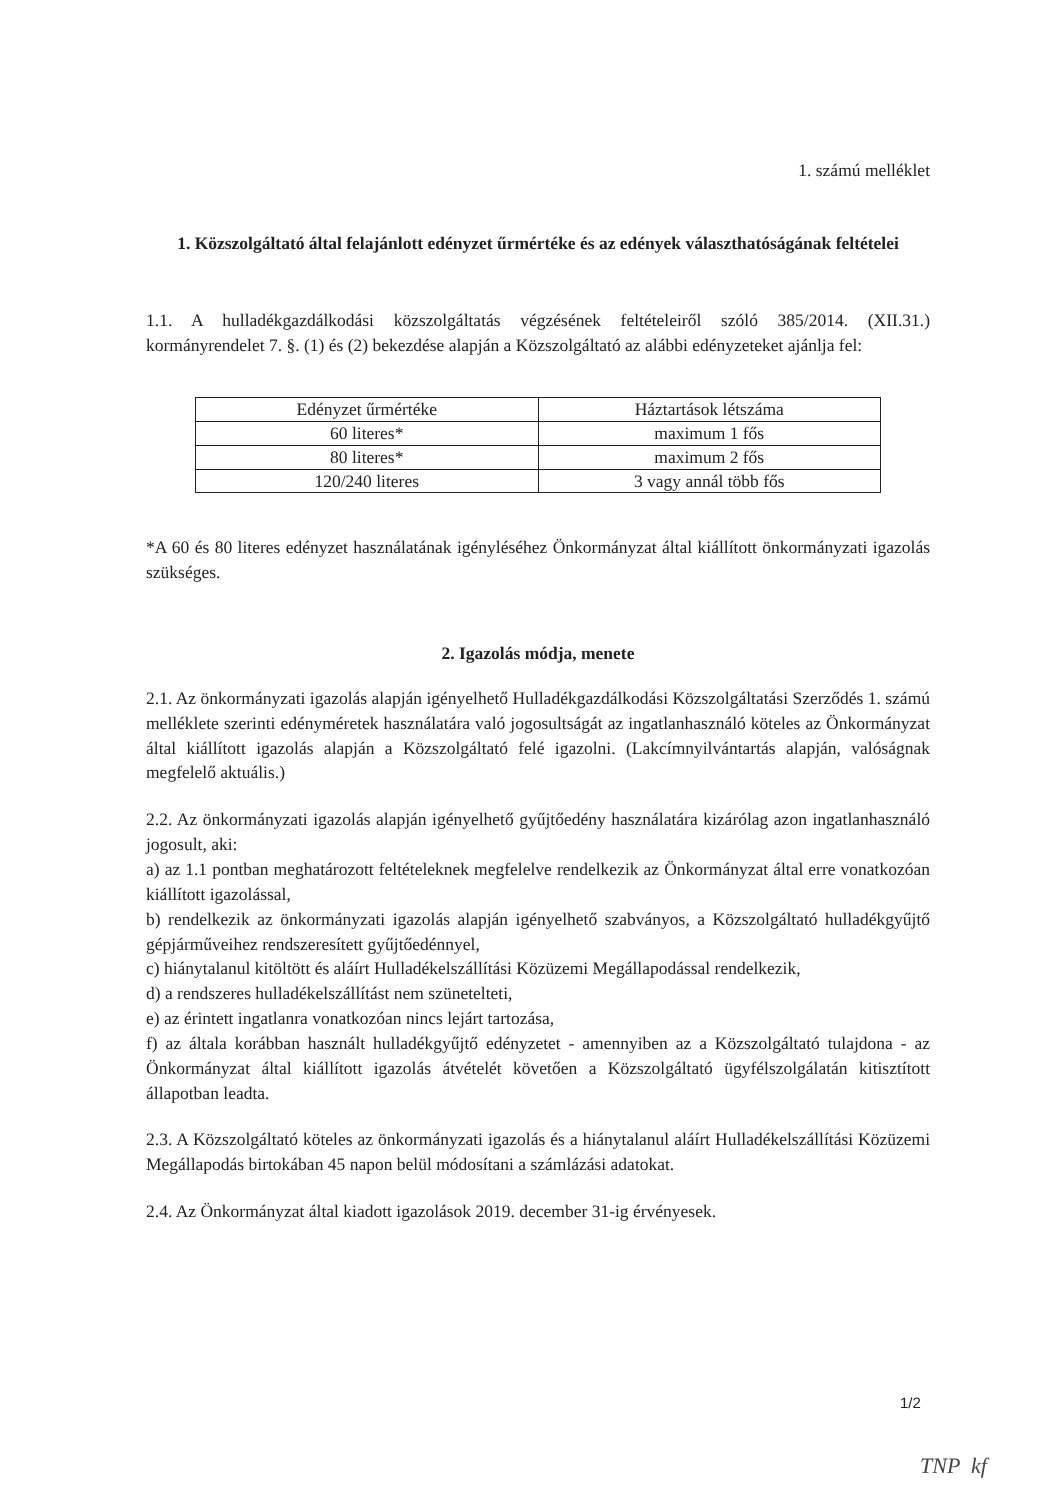1. számú melléklet
1. Közszolgáltató által felajánlott edényzet űrmértéke és az edények választhatóságának feltételei
1.1. A hulladékgazdálkodási közszolgáltatás végzésének feltételeiről szóló 385/2014. (XII.31.) kormányrendelet 7. §. (1) és (2) bekezdése alapján a Közszolgáltató az alábbi edényzeteket ajánlja fel:
| Edényzet űrmértéke | Háztartások létszáma |
| 60 literes* | maximum 1 fős |
| 80 literes* | maximum 2 fős |
| 120/240 literes | 3 vagy annál több fős |
*A 60 és 80 literes edényzet használatának igényléséhez Önkormányzat által kiállított önkormányzati igazolás szükséges.
2. Igazolás módja, menete
2.1. Az önkormányzati igazolás alapján igényelhető Hulladékgazdálkodási Közszolgáltatási Szerződés 1. számú melléklete szerinti edényméretek használatára való jogosultságát az ingatlanhasználó köteles az Önkormányzat által kiállított igazolás alapján a Közszolgáltató felé igazolni. (Lakcímnyilvántartás alapján, valóságnak megfelelő aktuális.)
2.2. Az önkormányzati igazolás alapján igényelhető gyűjtőedény használatára kizárólag azon ingatlanhasználó jogosult, aki:
a) az 1.1 pontban meghatározott feltételeknek megfelelve rendelkezik az Önkormányzat által erre vonatkozóan kiállított igazolással,
b) rendelkezik az önkormányzati igazolás alapján igényelhető szabványos, a Közszolgáltató hulladékgyűjtő gépjárműveihez rendszeresített gyűjtőedénnyel,
c) hiánytalanul kitöltött és aláírt Hulladékelszállítási Közüzemi Megállapodással rendelkezik,
d) a rendszeres hulladékelszállítást nem szünetelteti,
e) az érintett ingatlanra vonatkozóan nincs lejárt tartozása,
f) az általa korábban használt hulladékgyűjtő edényzetet - amennyiben az a Közszolgáltató tulajdona - az Önkormányzat által kiállított igazolás átvételét követően a Közszolgáltató ügyfélszolgálatán kitisztított állapotban leadta.
2.3. A Közszolgáltató köteles az önkormányzati igazolás és a hiánytalanul aláírt Hulladékelszállítási Közüzemi Megállapodás birtokában 45 napon belül módosítani a számlázási adatokat.
2.4. Az Önkormányzat által kiadott igazolások 2019. december 31-ig érvényesek.
1/2
TNP kf